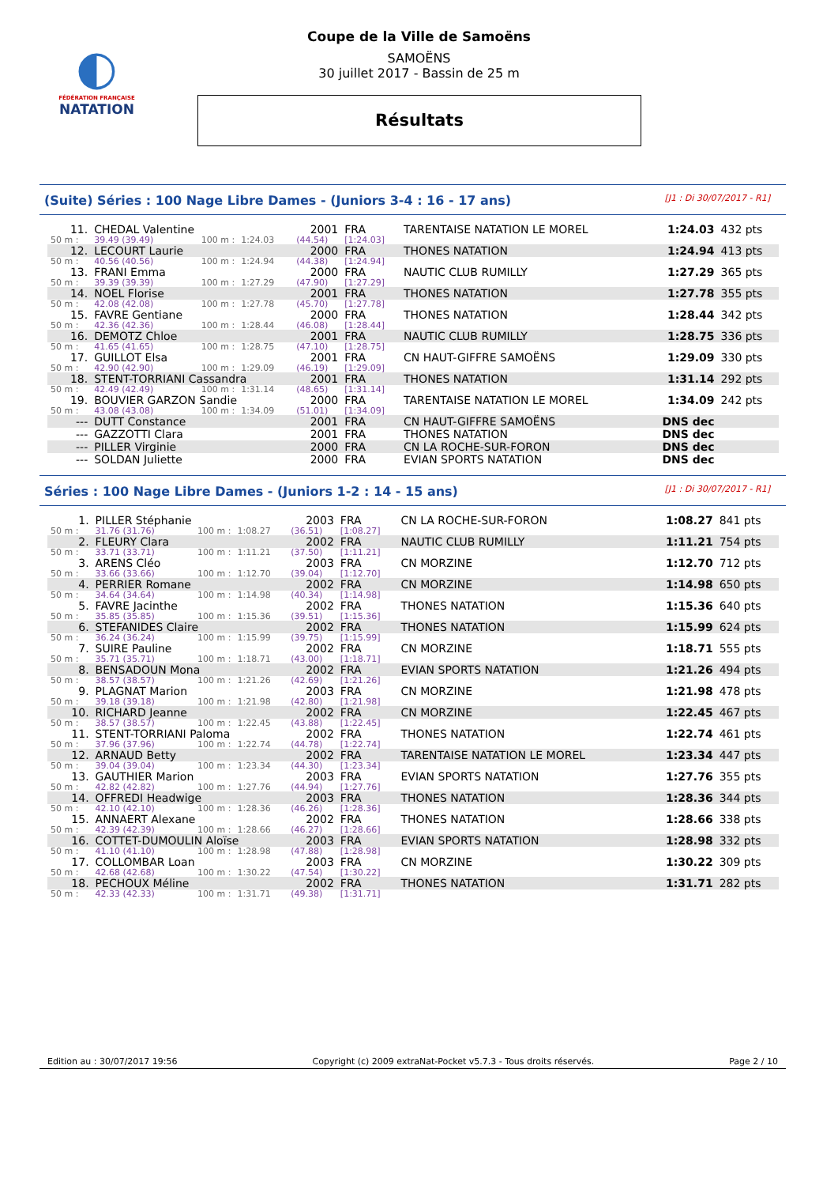◐
FÉDÉRATION FRANÇAISE
NATATION
Coupe de la Ville de Samoëns
SAMOËNS
30 juillet 2017 - Bassin de 25 m
Résultats
(Suite) Séries : 100 Nage Libre Dames - (Juniors 3-4 : 16 - 17 ans) [J1 : Di 30/07/2017 - R1]
| 11. | CHEDAL Valentine | | | 2001 | FRA | TARENTAISE NATATION LE MOREL | 1:24.03 | 432 pts |
| 50 m : | 39.49 (39.49) | 100 m : | 1:24.03 | (44.54) | [1:24.03] | | | |
| 12. | LECOURT Laurie | | | 2000 | FRA | THONES NATATION | 1:24.94 | 413 pts |
| 50 m : | 40.56 (40.56) | 100 m : | 1:24.94 | (44.38) | [1:24.94] | | | |
| 13. | FRANI Emma | | | 2000 | FRA | NAUTIC CLUB RUMILLY | 1:27.29 | 365 pts |
| 50 m : | 39.39 (39.39) | 100 m : | 1:27.29 | (47.90) | [1:27.29] | | | |
| 14. | NOEL Florise | | | 2001 | FRA | THONES NATATION | 1:27.78 | 355 pts |
| 50 m : | 42.08 (42.08) | 100 m : | 1:27.78 | (45.70) | [1:27.78] | | | |
| 15. | FAVRE Gentiane | | | 2000 | FRA | THONES NATATION | 1:28.44 | 342 pts |
| 50 m : | 42.36 (42.36) | 100 m : | 1:28.44 | (46.08) | [1:28.44] | | | |
| 16. | DEMOTZ Chloe | | | 2001 | FRA | NAUTIC CLUB RUMILLY | 1:28.75 | 336 pts |
| 50 m : | 41.65 (41.65) | 100 m : | 1:28.75 | (47.10) | [1:28.75] | | | |
| 17. | GUILLOT Elsa | | | 2001 | FRA | CN HAUT-GIFFRE SAMOËNS | 1:29.09 | 330 pts |
| 50 m : | 42.90 (42.90) | 100 m : | 1:29.09 | (46.19) | [1:29.09] | | | |
| 18. | STENT-TORRIANI Cassandra | | | 2001 | FRA | THONES NATATION | 1:31.14 | 292 pts |
| 50 m : | 42.49 (42.49) | 100 m : | 1:31.14 | (48.65) | [1:31.14] | | | |
| 19. | BOUVIER GARZON Sandie | | | 2000 | FRA | TARENTAISE NATATION LE MOREL | 1:34.09 | 242 pts |
| 50 m : | 43.08 (43.08) | 100 m : | 1:34.09 | (51.01) | [1:34.09] | | | |
| --- | DUTT Constance | | | 2001 | FRA | CN HAUT-GIFFRE SAMOËNS | DNS dec | |
| --- | GAZZOTTI Clara | | | 2001 | FRA | THONES NATATION | DNS dec | |
| --- | PILLER Virginie | | | 2000 | FRA | CN LA ROCHE-SUR-FORON | DNS dec | |
| --- | SOLDAN Juliette | | | 2000 | FRA | EVIAN SPORTS NATATION | DNS dec | |
Séries : 100 Nage Libre Dames - (Juniors 1-2 : 14 - 15 ans) [J1 : Di 30/07/2017 - R1]
| 1. | PILLER Stéphanie | | | 2003 | FRA | CN LA ROCHE-SUR-FORON | 1:08.27 | 841 pts |
| 50 m : | 31.76 (31.76) | 100 m : | 1:08.27 | (36.51) | [1:08.27] | | | |
| 2. | FLEURY Clara | | | 2002 | FRA | NAUTIC CLUB RUMILLY | 1:11.21 | 754 pts |
| 50 m : | 33.71 (33.71) | 100 m : | 1:11.21 | (37.50) | [1:11.21] | | | |
| 3. | ARENS Cléo | | | 2003 | FRA | CN MORZINE | 1:12.70 | 712 pts |
| 50 m : | 33.66 (33.66) | 100 m : | 1:12.70 | (39.04) | [1:12.70] | | | |
| 4. | PERRIER Romane | | | 2002 | FRA | CN MORZINE | 1:14.98 | 650 pts |
| 50 m : | 34.64 (34.64) | 100 m : | 1:14.98 | (40.34) | [1:14.98] | | | |
| 5. | FAVRE Jacinthe | | | 2002 | FRA | THONES NATATION | 1:15.36 | 640 pts |
| 50 m : | 35.85 (35.85) | 100 m : | 1:15.36 | (39.51) | [1:15.36] | | | |
| 6. | STEFANIDES Claire | | | 2002 | FRA | THONES NATATION | 1:15.99 | 624 pts |
| 50 m : | 36.24 (36.24) | 100 m : | 1:15.99 | (39.75) | [1:15.99] | | | |
| 7. | SUIRE Pauline | | | 2002 | FRA | CN MORZINE | 1:18.71 | 555 pts |
| 50 m : | 35.71 (35.71) | 100 m : | 1:18.71 | (43.00) | [1:18.71] | | | |
| 8. | BENSADOUN Mona | | | 2002 | FRA | EVIAN SPORTS NATATION | 1:21.26 | 494 pts |
| 50 m : | 38.57 (38.57) | 100 m : | 1:21.26 | (42.69) | [1:21.26] | | | |
| 9. | PLAGNAT Marion | | | 2003 | FRA | CN MORZINE | 1:21.98 | 478 pts |
| 50 m : | 39.18 (39.18) | 100 m : | 1:21.98 | (42.80) | [1:21.98] | | | |
| 10. | RICHARD Jeanne | | | 2002 | FRA | CN MORZINE | 1:22.45 | 467 pts |
| 50 m : | 38.57 (38.57) | 100 m : | 1:22.45 | (43.88) | [1:22.45] | | | |
| 11. | STENT-TORRIANI Paloma | | | 2002 | FRA | THONES NATATION | 1:22.74 | 461 pts |
| 50 m : | 37.96 (37.96) | 100 m : | 1:22.74 | (44.78) | [1:22.74] | | | |
| 12. | ARNAUD Betty | | | 2002 | FRA | TARENTAISE NATATION LE MOREL | 1:23.34 | 447 pts |
| 50 m : | 39.04 (39.04) | 100 m : | 1:23.34 | (44.30) | [1:23.34] | | | |
| 13. | GAUTHIER Marion | | | 2003 | FRA | EVIAN SPORTS NATATION | 1:27.76 | 355 pts |
| 50 m : | 42.82 (42.82) | 100 m : | 1:27.76 | (44.94) | [1:27.76] | | | |
| 14. | OFFREDI Headwige | | | 2003 | FRA | THONES NATATION | 1:28.36 | 344 pts |
| 50 m : | 42.10 (42.10) | 100 m : | 1:28.36 | (46.26) | [1:28.36] | | | |
| 15. | ANNAERT Alexane | | | 2002 | FRA | THONES NATATION | 1:28.66 | 338 pts |
| 50 m : | 42.39 (42.39) | 100 m : | 1:28.66 | (46.27) | [1:28.66] | | | |
| 16. | COTTET-DUMOULIN Aloïse | | | 2003 | FRA | EVIAN SPORTS NATATION | 1:28.98 | 332 pts |
| 50 m : | 41.10 (41.10) | 100 m : | 1:28.98 | (47.88) | [1:28.98] | | | |
| 17. | COLLOMBAR Loan | | | 2003 | FRA | CN MORZINE | 1:30.22 | 309 pts |
| 50 m : | 42.68 (42.68) | 100 m : | 1:30.22 | (47.54) | [1:30.22] | | | |
| 18. | PECHOUX Méline | | | 2002 | FRA | THONES NATATION | 1:31.71 | 282 pts |
| 50 m : | 42.33 (42.33) | 100 m : | 1:31.71 | (49.38) | [1:31.71] | | | |
Edition au : 30/07/2017 19:56 Copyright (c) 2009 extraNat-Pocket v5.7.3 - Tous droits réservés. Page 2 / 10